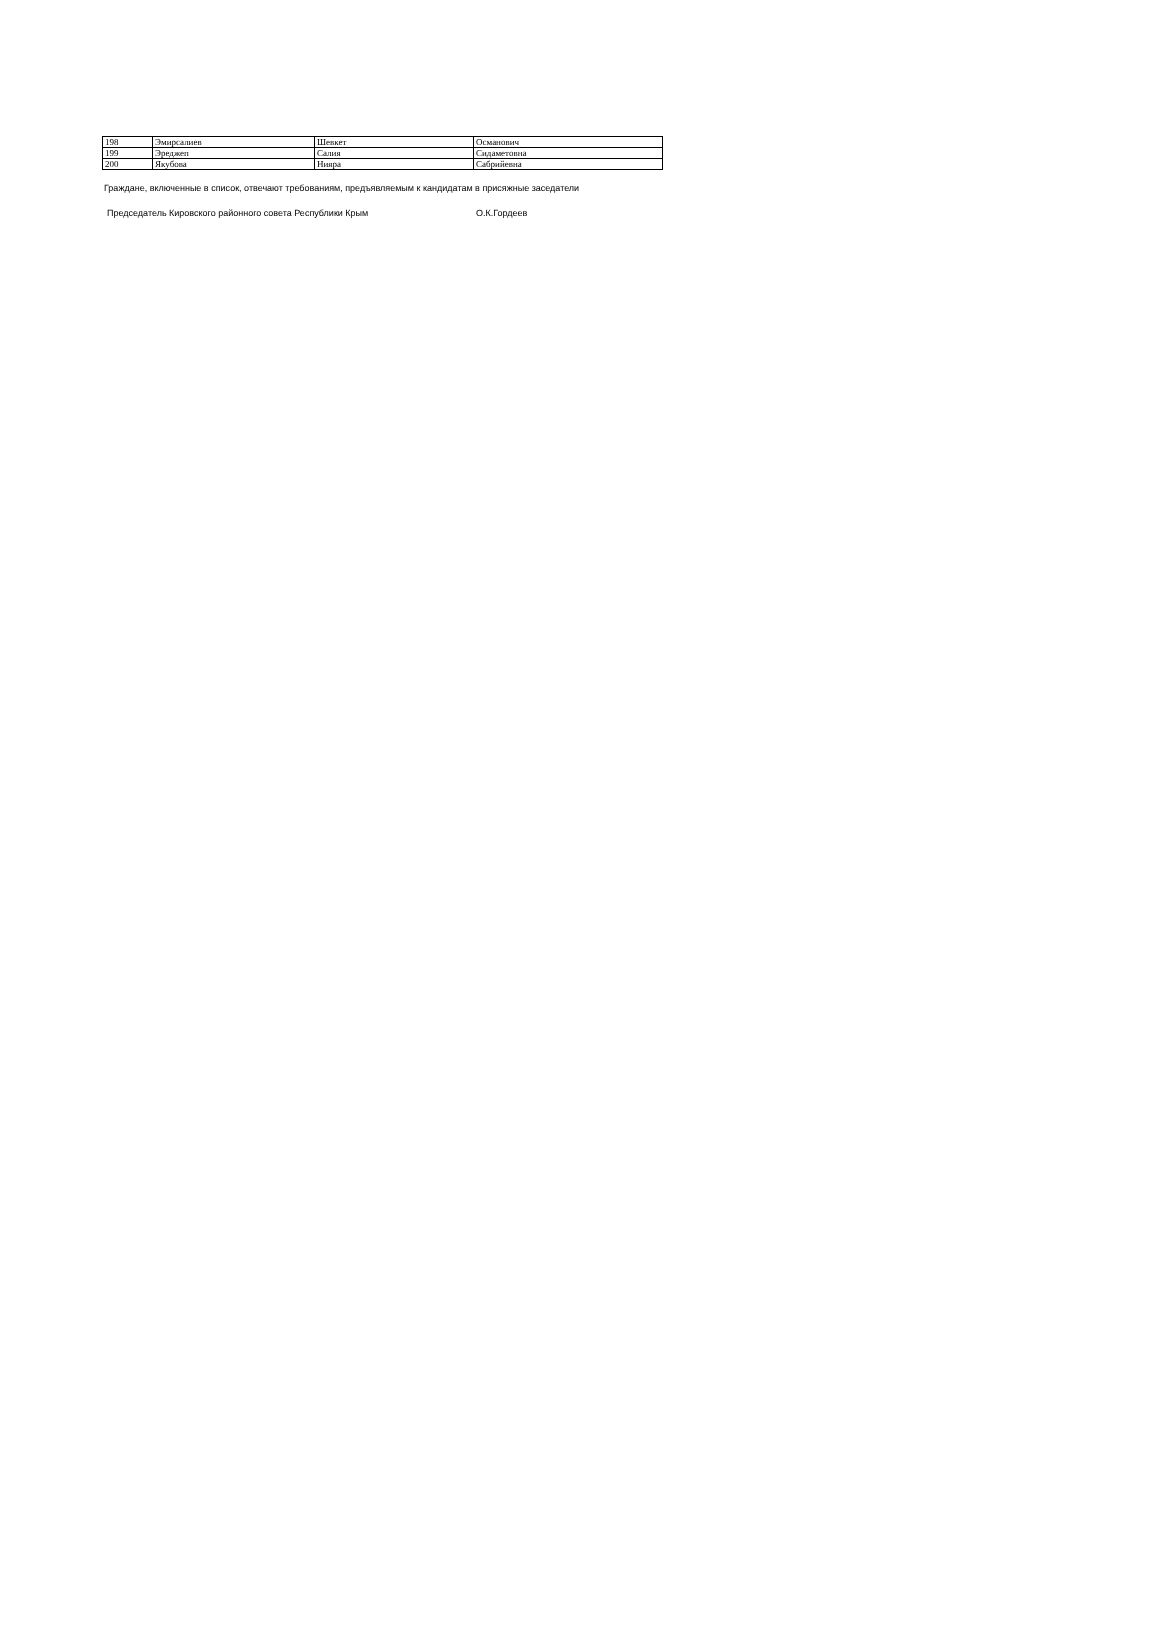| 198 | Эмирсалиев | Шевкет | Османович |
| 199 | Эреджеп | Салия | Сидаметовна |
| 200 | Якубова | Нияра | Сабрийевна |
Граждане, включенные в список, отвечают требованиям, предъявляемым к кандидатам в присяжные заседатели
Председатель Кировского районного совета Республики Крым О.К.Гордеев